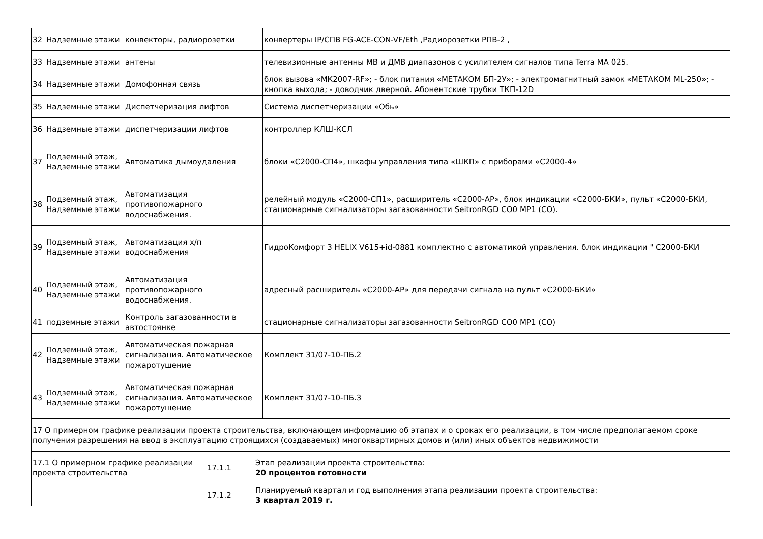| 32 | Надземные этажи | конвекторы, радиорозетки | конвертеры IP/СПВ FG-ACE-CON-VF/Eth ,Радиорозетки РПВ-2 , |
| 33 | Надземные этажи | антены | телевизионные антенны МВ и ДМВ диапазонов с усилителем сигналов типа Terra MA 025. |
| 34 | Надземные этажи | Домофонная связь | блок вызова «МК2007-RF»; - блок питания «МЕТАКОМ БП-2У»; - электромагнитный замок «МЕТАКОМ ML-250»; - кнопка выхода; - доводчик дверной. Абонентские трубки ТКП-12D |
| 35 | Надземные этажи | Диспетчеризация лифтов | Система диспетчеризации «Обь» |
| 36 | Надземные этажи | диспетчеризации лифтов | контроллер КЛШ-КСЛ |
| 37 | Подземный этаж, Надземные этажи | Автоматика дымоудаления | блоки «С2000-СП4», шкафы управления типа «ШКП» с приборами «С2000-4» |
| 38 | Подземный этаж, Надземные этажи | Автоматизация противопожарного водоснабжения. | релейный модуль «С2000-СП1», расширитель «С2000-АР», блок индикации «С2000-БКИ», пульт «С2000-БКИ, стационарные сигнализаторы загазованности SeitronRGD CO0 MP1 (CO). |
| 39 | Подземный этаж, Надземные этажи | Автоматизация х/п водоснабжения | ГидроКомфорт 3 HELIX V615+id-0881 комплектно с автоматикой управления. блок индикации " С2000-БКИ |
| 40 | Подземный этаж, Надземные этажи | Автоматизация противопожарного водоснабжения. | адресный расширитель «С2000-АР» для передачи сигнала на пульт «С2000-БКИ» |
| 41 | подземные этажи | Контроль загазованности в автостоянке | стационарные сигнализаторы загазованности SeitronRGD CO0 MP1 (CO) |
| 42 | Подземный этаж, Надземные этажи | Автоматическая пожарная сигнализация. Автоматическое пожаротушение | Комплект 31/07-10-ПБ.2 |
| 43 | Подземный этаж, Надземные этажи | Автоматическая пожарная сигнализация. Автоматическое пожаротушение | Комплект 31/07-10-ПБ.3 |
| 17 О примерном графике реализации проекта строительства, включающем информацию об этапах и о сроках его реализации, в том числе предполагаемом сроке получения разрешения на ввод в эксплуатацию строящихся (создаваемых) многоквартирных домов и (или) иных объектов недвижимости | | |
| 17.1 О примерном графике реализации проекта строительства | 17.1.1 | Этап реализации проекта строительства: 20 процентов готовности |
| | 17.1.2 | Планируемый квартал и год выполнения этапа реализации проекта строительства: 3 квартал 2019 г. |